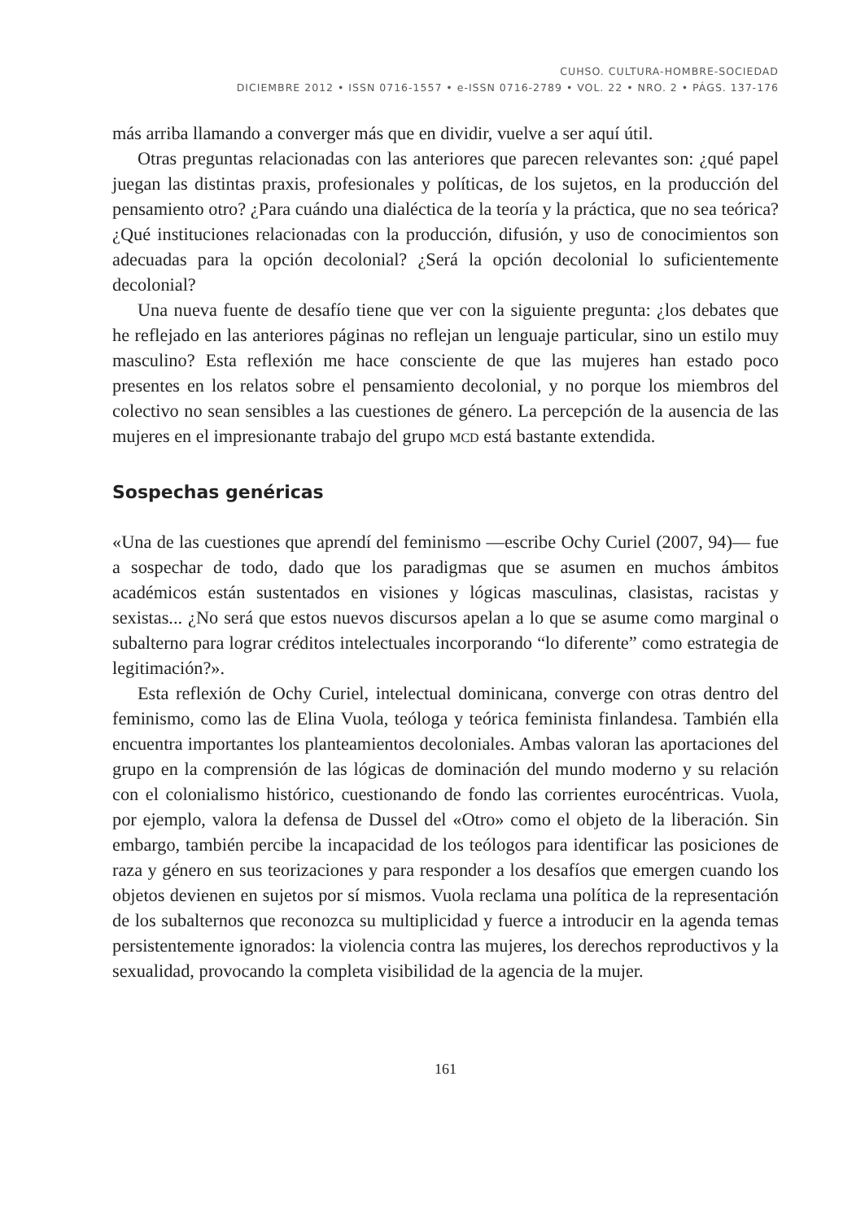CUHSO. CULTURA-HOMBRE-SOCIEDAD
DICIEMBRE 2012 • ISSN 0716-1557 • e-ISSN 0716-2789 • VOL. 22 • NRO. 2 • PÁGS. 137-176
más arriba llamando a converger más que en dividir, vuelve a ser aquí útil.
Otras preguntas relacionadas con las anteriores que parecen relevantes son: ¿qué papel juegan las distintas praxis, profesionales y políticas, de los sujetos, en la producción del pensamiento otro? ¿Para cuándo una dialéctica de la teoría y la práctica, que no sea teórica? ¿Qué instituciones relacionadas con la producción, difusión, y uso de conocimientos son adecuadas para la opción decolonial? ¿Será la opción decolonial lo suficientemente decolonial?
Una nueva fuente de desafío tiene que ver con la siguiente pregunta: ¿los debates que he reflejado en las anteriores páginas no reflejan un lenguaje particular, sino un estilo muy masculino? Esta reflexión me hace consciente de que las mujeres han estado poco presentes en los relatos sobre el pensamiento decolonial, y no porque los miembros del colectivo no sean sensibles a las cuestiones de género. La percepción de la ausencia de las mujeres en el impresionante trabajo del grupo mcd está bastante extendida.
Sospechas genéricas
«Una de las cuestiones que aprendí del feminismo —escribe Ochy Curiel (2007, 94)— fue a sospechar de todo, dado que los paradigmas que se asumen en muchos ámbitos académicos están sustentados en visiones y lógicas masculinas, clasistas, racistas y sexistas... ¿No será que estos nuevos discursos apelan a lo que se asume como marginal o subalterno para lograr créditos intelectuales incorporando “lo diferente” como estrategia de legitimación?».
Esta reflexión de Ochy Curiel, intelectual dominicana, converge con otras dentro del feminismo, como las de Elina Vuola, teóloga y teórica feminista finlandesa. También ella encuentra importantes los planteamientos decoloniales. Ambas valoran las aportaciones del grupo en la comprensión de las lógicas de dominación del mundo moderno y su relación con el colonialismo histórico, cuestionando de fondo las corrientes eurocéntricas. Vuola, por ejemplo, valora la defensa de Dussel del «Otro» como el objeto de la liberación. Sin embargo, también percibe la incapacidad de los teólogos para identificar las posiciones de raza y género en sus teorizaciones y para responder a los desafíos que emergen cuando los objetos devienen en sujetos por sí mismos. Vuola reclama una política de la representación de los subalternos que reconozca su multiplicidad y fuerce a introducir en la agenda temas persistentemente ignorados: la violencia contra las mujeres, los derechos reproductivos y la sexualidad, provocando la completa visibilidad de la agencia de la mujer.
161